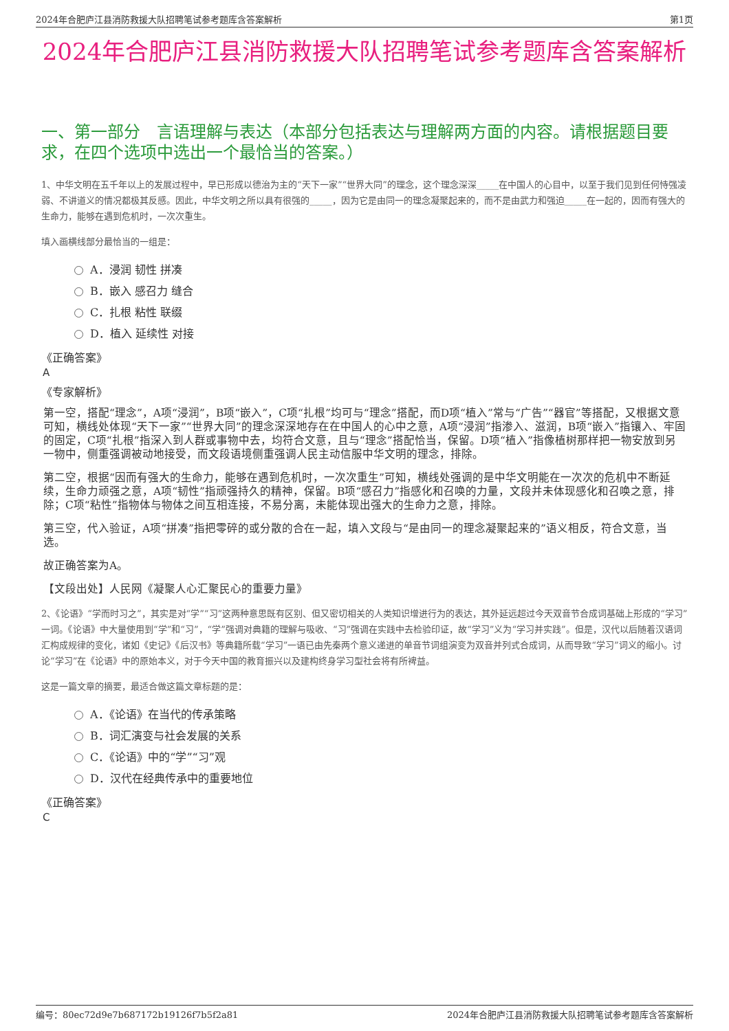2024年合肥庐江县消防救援大队招聘笔试参考题库含答案解析 第1页
2024年合肥庐江县消防救援大队招聘笔试参考题库含答案解析
一、第一部分　言语理解与表达（本部分包括表达与理解两方面的内容。请根据题目要求，在四个选项中选出一个最恰当的答案。）
1、中华文明在五千年以上的发展过程中，早已形成以德治为主的“天下一家”“世界大同”的理念，这个理念深深_____在中国人的心目中，以至于我们见到任何恃强凌弱、不讲道义的情况都极其反感。因此，中华文明之所以具有很强的_____，因为它是由同一的理念凝聚起来的，而不是由武力和强迫_____在一起的，因而有强大的生命力，能够在遇到危机时，一次次重生。
填入画横线部分最恰当的一组是：
A．浸润 韧性 拼凑
B．嵌入 感召力 缝合
C．扎根 粘性 联缀
D．植入 延续性 对接
《正确答案》
A
《专家解析》
第一空，搭配“理念”，A项“浸润”，B项“嵌入”，C项“扎根”均可与“理念”搭配，而D项“植入”常与“广告”“器官”等搭配，又根据文意可知，横线处体现“天下一家”“世界大同”的理念深深地存在在中国人的心中之意，A项“浸润”指渗入、滋润，B项“嵌入”指镶入、牢固的固定，C项“扎根”指深入到人群或事物中去，均符合文意，且与“理念”搭配恰当，保留。D项“植入”指像植树那样把一物安放到另一物中，侧重强调被动地接受，而文段语境侧重强调人民主动信服中华文明的理念，排除。
第二空，根据“因而有强大的生命力，能够在遇到危机时，一次次重生”可知，横线处强调的是中华文明能在一次次的危机中不断延续，生命力顽强之意，A项“韧性”指顽强持久的精神，保留。B项“感召力”指感化和召唤的力量，文段并未体现感化和召唤之意，排除；C项“粘性”指物体与物体之间互相连接，不易分离，未能体现出强大的生命力之意，排除。
第三空，代入验证，A项“拼凑”指把零碎的或分散的合在一起，填入文段与“是由同一的理念凝聚起来的”语义相反，符合文意，当选。
故正确答案为A。
【文段出处】人民网《凝聚人心汇聚民心的重要力量》
2、《论语》“学而时习之”，其实是对“学”“习”这两种意思既有区别、但又密切相关的人类知识增进行为的表达，其外延远超过今天双音节合成词基础上形成的“学习”一词。《论语》中大量使用到“学”和“习”，“学”强调对典籍的理解与吸收、“习”强调在实践中去检验印证，故“学习”义为“学习并实践”。但是，汉代以后随着汉语词汇构成规律的变化，诸如《史记》《后汉书》等典籍所载“学习”一语已由先秦两个意义递进的单音节词组演变为双音并列式合成词，从而导致“学习”词义的缩小。讨论“学习”在《论语》中的原始本义，对于今天中国的教育振兴以及建构终身学习型社会将有所裨益。
这是一篇文章的摘要，最适合做这篇文章标题的是：
A．《论语》在当代的传承策略
B．词汇演变与社会发展的关系
C．《论语》中的“学”“习”观
D．汉代在经典传承中的重要地位
《正确答案》
C
编号：80ec72d9e7b687172b19126f7b5f2a81 2024年合肥庐江县消防救援大队招聘笔试参考题库含答案解析